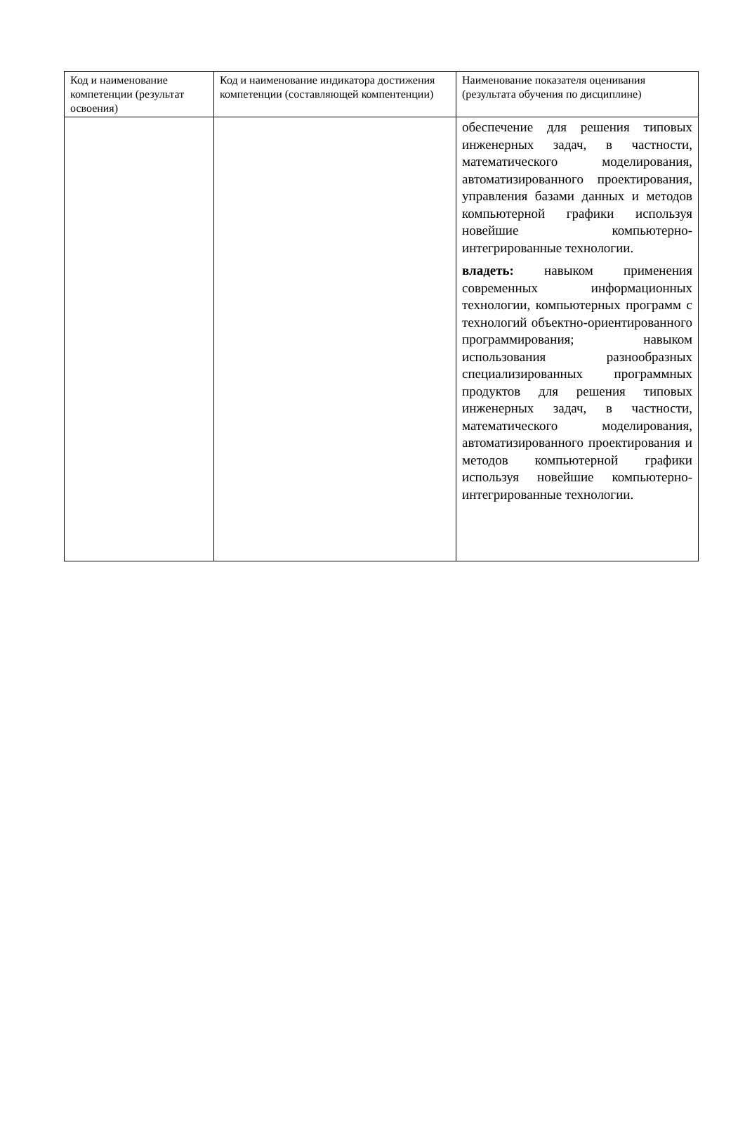| Код и наименование компетенции (результат освоения) | Код и наименование индикатора достижения компетенции (составляющей компентенции) | Наименование показателя оценивания (результата обучения по дисциплине) |
| --- | --- | --- |
| | | обеспечение для решения типовых инженерных задач, в частности, математического моделирования, автоматизированного проектирования, управления базами данных и методов компьютерной графики используя новейшие компьютерно-интегрированные технологии. владеть: навыком применения современных информационных технологии, компьютерных программ с технологий объектно-ориентированного программирования; навыком использования разнообразных специализированных программных продуктов для решения типовых инженерных задач, в частности, математического моделирования, автоматизированного проектирования и методов компьютерной графики используя новейшие компьютерно-интегрированные технологии. |